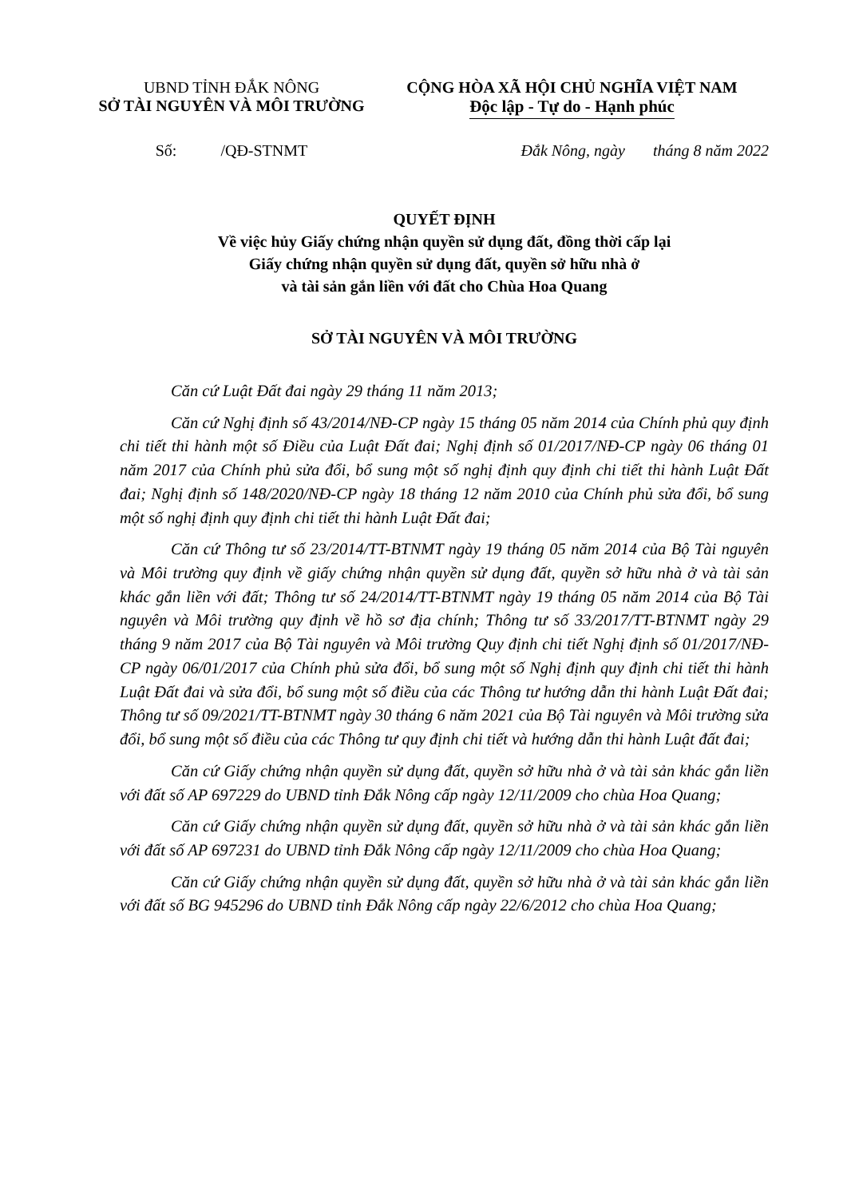UBND TỈNH ĐẮK NÔNG
SỞ TÀI NGUYÊN VÀ MÔI TRƯỜNG
CỘNG HÒA XÃ HỘI CHỦ NGHĨA VIỆT NAM
Độc lập - Tự do - Hạnh phúc
Số: /QĐ-STNMT Đắk Nông, ngày tháng 8 năm 2022
QUYẾT ĐỊNH
Về việc hủy Giấy chứng nhận quyền sử dụng đất, đồng thời cấp lại
Giấy chứng nhận quyền sử dụng đất, quyền sở hữu nhà ở
và tài sản gắn liền với đất cho Chùa Hoa Quang
SỞ TÀI NGUYÊN VÀ MÔI TRƯỜNG
Căn cứ Luật Đất đai ngày 29 tháng 11 năm 2013;
Căn cứ Nghị định số 43/2014/NĐ-CP ngày 15 tháng 05 năm 2014 của Chính phủ quy định chi tiết thi hành một số Điều của Luật Đất đai; Nghị định số 01/2017/NĐ-CP ngày 06 tháng 01 năm 2017 của Chính phủ sửa đổi, bổ sung một số nghị định quy định chi tiết thi hành Luật Đất đai; Nghị định số 148/2020/NĐ-CP ngày 18 tháng 12 năm 2010 của Chính phủ sửa đổi, bổ sung một số nghị định quy định chi tiết thi hành Luật Đất đai;
Căn cứ Thông tư số 23/2014/TT-BTNMT ngày 19 tháng 05 năm 2014 của Bộ Tài nguyên và Môi trường quy định về giấy chứng nhận quyền sử dụng đất, quyền sở hữu nhà ở và tài sản khác gắn liền với đất; Thông tư số 24/2014/TT-BTNMT ngày 19 tháng 05 năm 2014 của Bộ Tài nguyên và Môi trường quy định về hồ sơ địa chính; Thông tư số 33/2017/TT-BTNMT ngày 29 tháng 9 năm 2017 của Bộ Tài nguyên và Môi trường Quy định chi tiết Nghị định số 01/2017/NĐ-CP ngày 06/01/2017 của Chính phủ sửa đổi, bổ sung một số Nghị định quy định chi tiết thi hành Luật Đất đai và sửa đổi, bổ sung một số điều của các Thông tư hướng dẫn thi hành Luật Đất đai; Thông tư số 09/2021/TT-BTNMT ngày 30 tháng 6 năm 2021 của Bộ Tài nguyên và Môi trường sửa đổi, bổ sung một số điều của các Thông tư quy định chi tiết và hướng dẫn thi hành Luật đất đai;
Căn cứ Giấy chứng nhận quyền sử dụng đất, quyền sở hữu nhà ở và tài sản khác gắn liền với đất số AP 697229 do UBND tỉnh Đắk Nông cấp ngày 12/11/2009 cho chùa Hoa Quang;
Căn cứ Giấy chứng nhận quyền sử dụng đất, quyền sở hữu nhà ở và tài sản khác gắn liền với đất số AP 697231 do UBND tỉnh Đắk Nông cấp ngày 12/11/2009 cho chùa Hoa Quang;
Căn cứ Giấy chứng nhận quyền sử dụng đất, quyền sở hữu nhà ở và tài sản khác gắn liền với đất số BG 945296 do UBND tỉnh Đắk Nông cấp ngày 22/6/2012 cho chùa Hoa Quang;